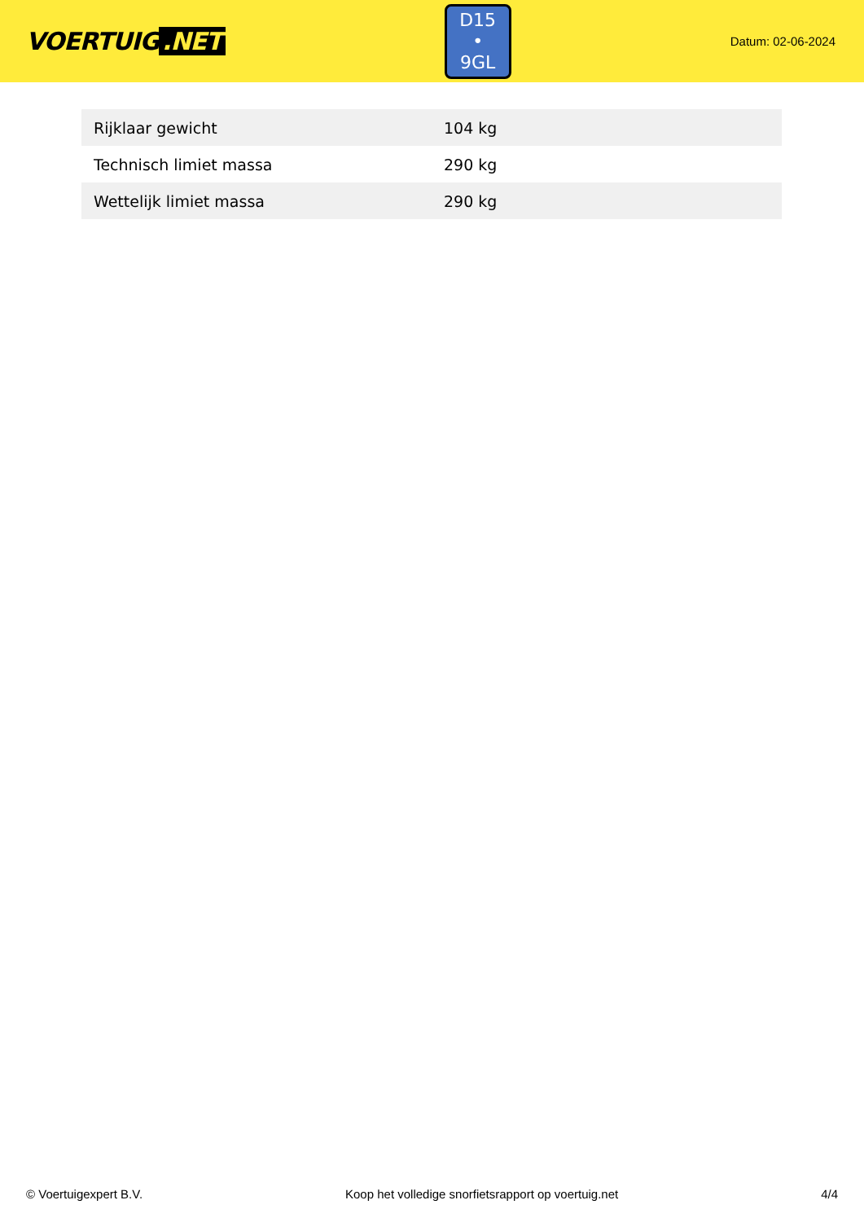VOERTUIG.NET
D15
• 9GL
Datum: 02-06-2024
| Rijklaar gewicht | 104 kg |
| Technisch limiet massa | 290 kg |
| Wettelijk limiet massa | 290 kg |
© Voertuigexpert B.V. Koop het volledige snorfietsrapport op voertuig.net 4/4